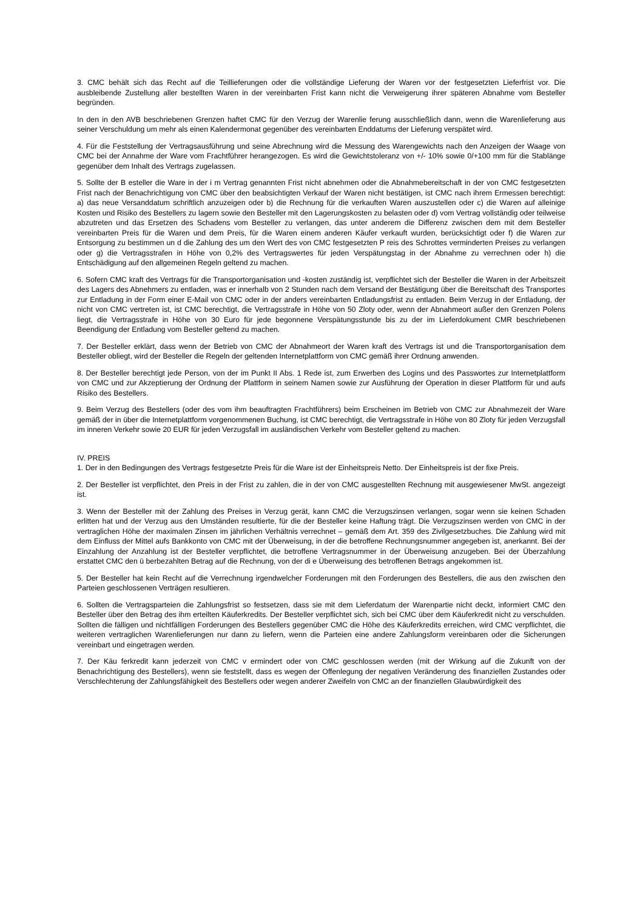3. CMC behält sich das Recht auf die Teillieferungen oder die vollständige Lieferung der Waren vor der festgesetzten Lieferfrist vor. Die ausbleibende Zustellung aller bestellten Waren in der vereinbarten Frist kann nicht die Verweigerung ihrer späteren Abnahme vom Besteller begründen.
In den in den AVB beschriebenen Grenzen haftet CMC für den Verzug der Warenlie ferung ausschließlich dann, wenn die Warenlieferung aus seiner Verschuldung um mehr als einen Kalendermonat gegenüber des vereinbarten Enddatums der Lieferung verspätet wird.
4. Für die Feststellung der Vertragsausführung und seine Abrechnung wird die Messung des Warengewichts nach den Anzeigen der Waage von CMC bei der Annahme der Ware vom Frachtführer herangezogen. Es wird die Gewichtstoleranz von +/- 10% sowie 0/+100 mm für die Stablänge gegenüber dem Inhalt des Vertrags zugelassen.
5. Sollte der B esteller die Ware in der i m Vertrag genannten Frist nicht abnehmen oder die Abnahmebereitschaft in der von CMC festgesetzten Frist nach der Benachrichtigung von CMC über den beabsichtigten Verkauf der Waren nicht bestätigen, ist CMC nach ihrem Ermessen berechtigt: a) das neue Versanddatum schriftlich anzuzeigen oder b) die Rechnung für die verkauften Waren auszustellen oder c) die Waren auf alleinige Kosten und Risiko des Bestellers zu lagern sowie den Besteller mit den Lagerungskosten zu belasten oder d) vom Vertrag vollständig oder teilweise abzutreten und das Ersetzen des Schadens vom Besteller zu verlangen, das unter anderem die Differenz zwischen dem mit dem Besteller vereinbarten Preis für die Waren und dem Preis, für die Waren einem anderen Käufer verkauft wurden, berücksichtigt oder f) die Waren zur Entsorgung zu bestimmen un d die Zahlung des um den Wert des von CMC festgesetzten P reis des Schrottes verminderten Preises zu verlangen oder g) die Vertragsstrafen in Höhe von 0,2% des Vertragswertes für jeden Verspätungstag in der Abnahme zu verrechnen oder h) die Entschädigung auf den allgemeinen Regeln geltend zu machen.
6. Sofern CMC kraft des Vertrags für die Transportorganisation und -kosten zuständig ist, verpflichtet sich der Besteller die Waren in der Arbeitszeit des Lagers des Abnehmers zu entladen, was er innerhalb von 2 Stunden nach dem Versand der Bestätigung über die Bereitschaft des Transportes zur Entladung in der Form einer E-Mail von CMC oder in der anders vereinbarten Entladungsfrist zu entladen. Beim Verzug in der Entladung, der nicht von CMC vertreten ist, ist CMC berechtigt, die Vertragsstrafe in Höhe von 50 Zloty oder, wenn der Abnahmeort außer den Grenzen Polens liegt, die Vertragsstrafe in Höhe von 30 Euro für jede begonnene Verspätungsstunde bis zu der im Lieferdokument CMR beschriebenen Beendigung der Entladung vom Besteller geltend zu machen.
7. Der Besteller erklärt, dass wenn der Betrieb von CMC der Abnahmeort der Waren kraft des Vertrags ist und die Transportorganisation dem Besteller obliegt, wird der Besteller die Regeln der geltenden Internetplattform von CMC gemäß ihrer Ordnung anwenden.
8. Der Besteller berechtigt jede Person, von der im Punkt II Abs. 1 Rede ist, zum Erwerben des Logins und des Passwortes zur Internetplattform von CMC und zur Akzeptierung der Ordnung der Plattform in seinem Namen sowie zur Ausführung der Operation in dieser Plattform für und aufs Risiko des Bestellers.
9. Beim Verzug des Bestellers (oder des vom ihm beauftragten Frachtführers) beim Erscheinen im Betrieb von CMC zur Abnahmezeit der Ware gemäß der in über die Internetplattform vorgenommenen Buchung, ist CMC berechtigt, die Vertragsstrafe in Höhe von 80 Zloty für jeden Verzugsfall im inneren Verkehr sowie 20 EUR für jeden Verzugsfall im ausländischen Verkehr vom Besteller geltend zu machen.
IV. PREIS
1. Der in den Bedingungen des Vertrags festgesetzte Preis für die Ware ist der Einheitspreis Netto. Der Einheitspreis ist der fixe Preis.
2. Der Besteller ist verpflichtet, den Preis in der Frist zu zahlen, die in der von CMC ausgestellten Rechnung mit ausgewiesener MwSt. angezeigt ist.
3. Wenn der Besteller mit der Zahlung des Preises in Verzug gerät, kann CMC die Verzugszinsen verlangen, sogar wenn sie keinen Schaden erlitten hat und der Verzug aus den Umständen resultierte, für die der Besteller keine Haftung trägt. Die Verzugszinsen werden von CMC in der vertraglichen Höhe der maximalen Zinsen im jährlichen Verhältnis verrechnet – gemäß dem Art. 359 des Zivilgesetzbuches. Die Zahlung wird mit dem Einfluss der Mittel aufs Bankkonto von CMC mit der Überweisung, in der die betroffene Rechnungsnummer angegeben ist, anerkannt. Bei der Einzahlung der Anzahlung ist der Besteller verpflichtet, die betroffene Vertragsnummer in der Überweisung anzugeben. Bei der Überzahlung erstattet CMC den ü berbezahlten Betrag auf die Rechnung, von der di e Überweisung des betroffenen Betrags angekommen ist.
5. Der Besteller hat kein Recht auf die Verrechnung irgendwelcher Forderungen mit den Forderungen des Bestellers, die aus den zwischen den Parteien geschlossenen Verträgen resultieren.
6. Sollten die Vertragsparteien die Zahlungsfrist so festsetzen, dass sie mit dem Lieferdatum der Warenpartie nicht deckt, informiert CMC den Besteller über den Betrag des ihm erteilten Käuferkredits. Der Besteller verpflichtet sich, sich bei CMC über dem Käuferkredit nicht zu verschulden. Sollten die fälligen und nichtfälligen Forderungen des Bestellers gegenüber CMC die Höhe des Käuferkredits erreichen, wird CMC verpflichtet, die weiteren vertraglichen Warenlieferungen nur dann zu liefern, wenn die Parteien eine andere Zahlungsform vereinbaren oder die Sicherungen vereinbart und eingetragen werden.
7. Der Käu ferkredit kann jederzeit von CMC v ermindert oder von CMC geschlossen werden (mit der Wirkung auf die Zukunft von der Benachrichtigung des Bestellers), wenn sie feststellt, dass es wegen der Offenlegung der negativen Veränderung des finanziellen Zustandes oder Verschlechterung der Zahlungsfähigkeit des Bestellers oder wegen anderer Zweifeln von CMC an der finanziellen Glaubwürdigkeit des